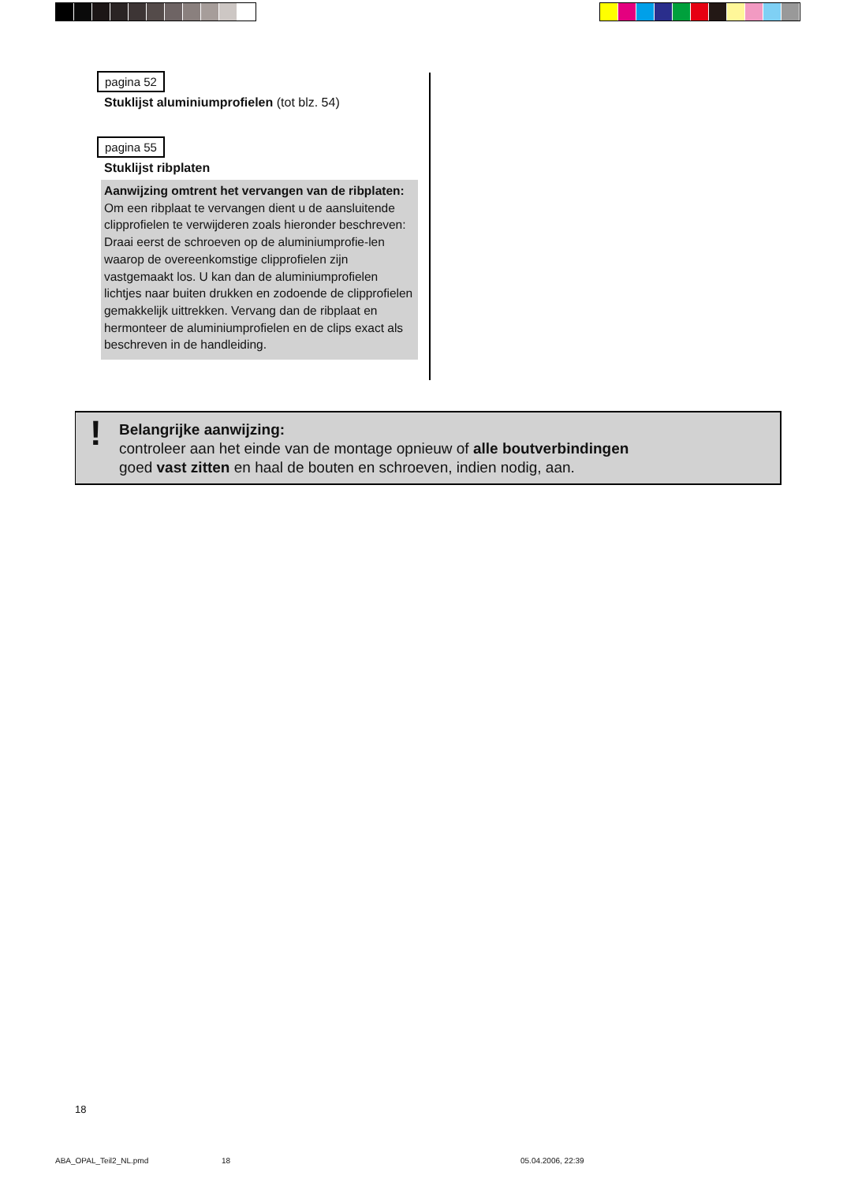pagina 52
Stuklijst aluminiumprofielen (tot blz. 54)
pagina 55
Stuklijst ribplaten
Aanwijzing omtrent het vervangen van de ribplaten: Om een ribplaat te vervangen dient u de aansluitende clipprofielen te verwijderen zoals hieronder beschreven:
Draai eerst de schroeven op de aluminiumprofie-len waarop de overeenkomstige clipprofielen zijn vastgemaakt los. U kan dan de aluminiumprofielen lichtjes naar buiten drukken en zodoende de clipprofielen gemakkelijk uittrekken. Vervang dan de ribplaat en hermonteer de aluminiumprofielen en de clips exact als beschreven in de handleiding.
! Belangrijke aanwijzing:
controleer aan het einde van de montage opnieuw of alle boutverbindingen
goed vast zitten en haal de bouten en schroeven, indien nodig, aan.
18
ABA_OPAL_Teil2_NL.pmd 18 05.04.2006, 22:39